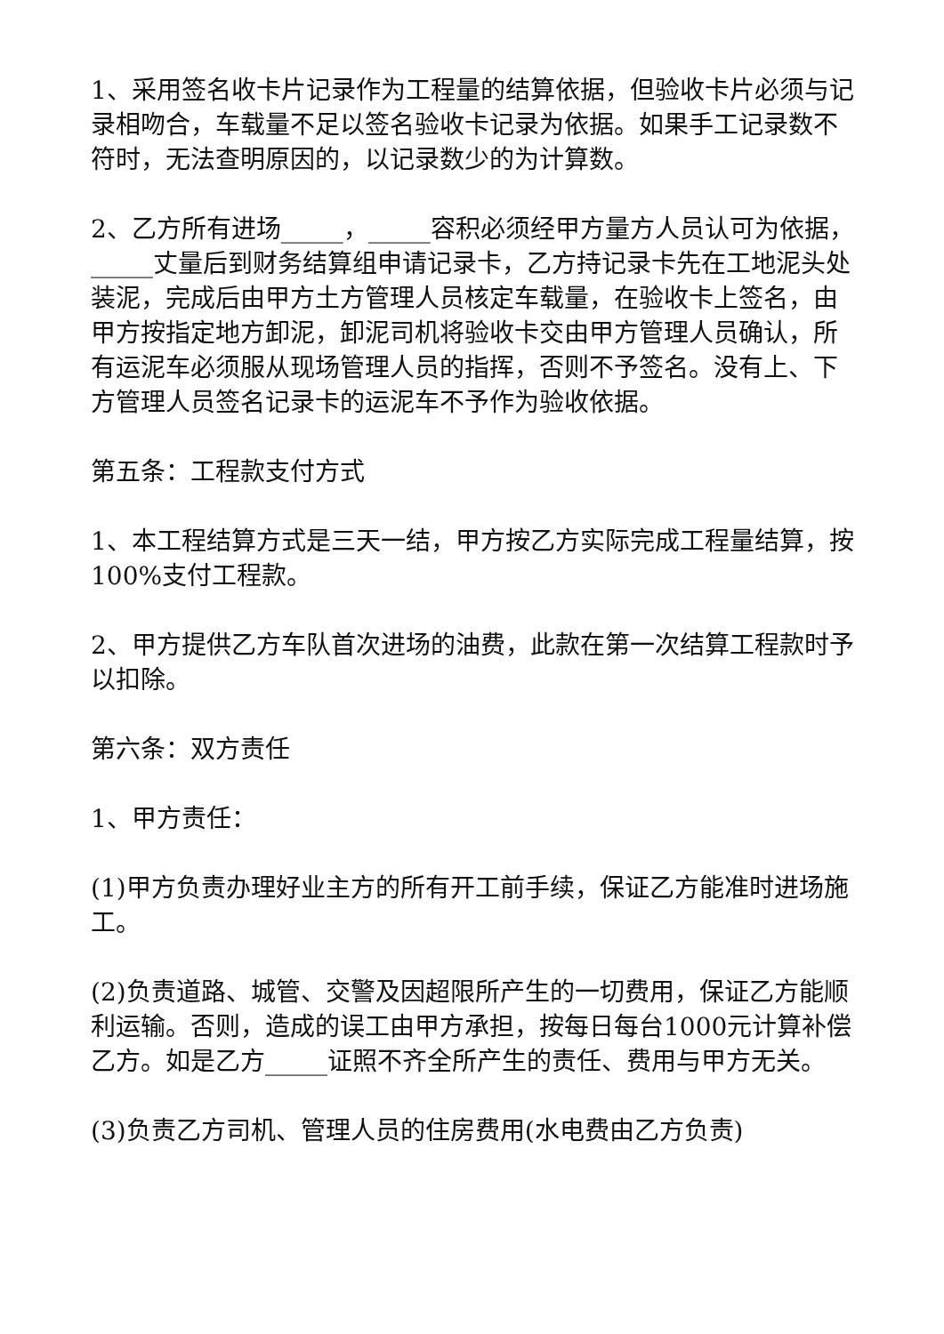1、采用签名收卡片记录作为工程量的结算依据，但验收卡片必须与记录相吻合，车载量不足以签名验收卡记录为依据。如果手工记录数不符时，无法查明原因的，以记录数少的为计算数。
2、乙方所有进场_____，_____容积必须经甲方量方人员认可为依据，_____丈量后到财务结算组申请记录卡，乙方持记录卡先在工地泥头处装泥，完成后由甲方土方管理人员核定车载量，在验收卡上签名，由甲方按指定地方卸泥，卸泥司机将验收卡交由甲方管理人员确认，所有运泥车必须服从现场管理人员的指挥，否则不予签名。没有上、下方管理人员签名记录卡的运泥车不予作为验收依据。
第五条：工程款支付方式
1、本工程结算方式是三天一结，甲方按乙方实际完成工程量结算，按100%支付工程款。
2、甲方提供乙方车队首次进场的油费，此款在第一次结算工程款时予以扣除。
第六条：双方责任
1、甲方责任：
(1)甲方负责办理好业主方的所有开工前手续，保证乙方能准时进场施工。
(2)负责道路、城管、交警及因超限所产生的一切费用，保证乙方能顺利运输。否则，造成的误工由甲方承担，按每日每台1000元计算补偿乙方。如是乙方_____证照不齐全所产生的责任、费用与甲方无关。
(3)负责乙方司机、管理人员的住房费用(水电费由乙方负责)